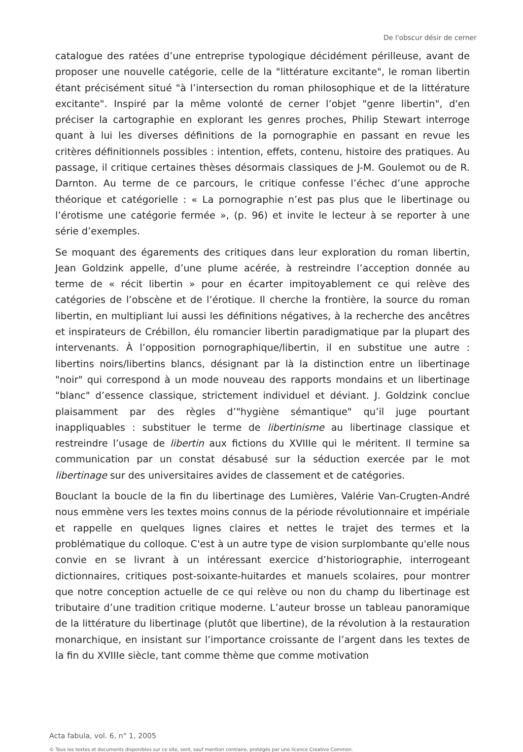De l'obscur désir de cerner
catalogue des ratées d’une entreprise typologique décidément périlleuse, avant de proposer une nouvelle catégorie, celle de la "littérature excitante", le roman libertin étant précisément situé "à l’intersection du roman philosophique et de la littérature excitante". Inspiré par la même volonté de cerner l’objet "genre libertin", d'en préciser la cartographie en explorant les genres proches, Philip Stewart interroge quant à lui les diverses définitions de la pornographie en passant en revue les critères définitionnels possibles : intention, effets, contenu, histoire des pratiques. Au passage, il critique certaines thèses désormais classiques de J-M. Goulemot ou de R. Darnton. Au terme de ce parcours, le critique confesse l’échec d’une approche théorique et catégorielle : « La pornographie n’est pas plus que le libertinage ou l’érotisme une catégorie fermée », (p. 96) et invite le lecteur à se reporter à une série d’exemples.
Se moquant des égarements des critiques dans leur exploration du roman libertin, Jean Goldzink appelle, d’une plume acérée, à restreindre l’acception donnée au terme de « récit libertin » pour en écarter impitoyablement ce qui relève des catégories de l’obscène et de l’érotique. Il cherche la frontière, la source du roman libertin, en multipliant lui aussi les définitions négatives, à la recherche des ancêtres et inspirateurs de Crébillon, élu romancier libertin paradigmatique par la plupart des intervenants. À l’opposition pornographique/libertin, il en substitue une autre : libertins noirs/libertins blancs, désignant par là la distinction entre un libertinage "noir" qui correspond à un mode nouveau des rapports mondains et un libertinage "blanc" d’essence classique, strictement individuel et déviant. J. Goldzink conclue plaisamment par des règles d’"hygiène sémantique" qu’il juge pourtant inappliquables : substituer le terme de libertinisme au libertinage classique et restreindre l’usage de libertin aux fictions du XVIIIe qui le méritent. Il termine sa communication par un constat désabusé sur la séduction exercée par le mot libertinage sur des universitaires avides de classement et de catégories.
Bouclant la boucle de la fin du libertinage des Lumières, Valérie Van-Crugten-André nous emmène vers les textes moins connus de la période révolutionnaire et impériale et rappelle en quelques lignes claires et nettes le trajet des termes et la problématique du colloque. C'est à un autre type de vision surplombante qu'elle nous convie en se livrant à un intéressant exercice d’historiographie, interrogeant dictionnaires, critiques post-soixante-huitardes et manuels scolaires, pour montrer que notre conception actuelle de ce qui relève ou non du champ du libertinage est tributaire d’une tradition critique moderne. L’auteur brosse un tableau panoramique de la littérature du libertinage (plutôt que libertine), de la révolution à la restauration monarchique, en insistant sur l’importance croissante de l’argent dans les textes de la fin du XVIIIe siècle, tant comme thème que comme motivation
Acta fabula, vol. 6, n° 1, 2005
© Tous les textes et documents disponibles sur ce site, sont, sauf mention contraire, protégés par une licence Creative Common.